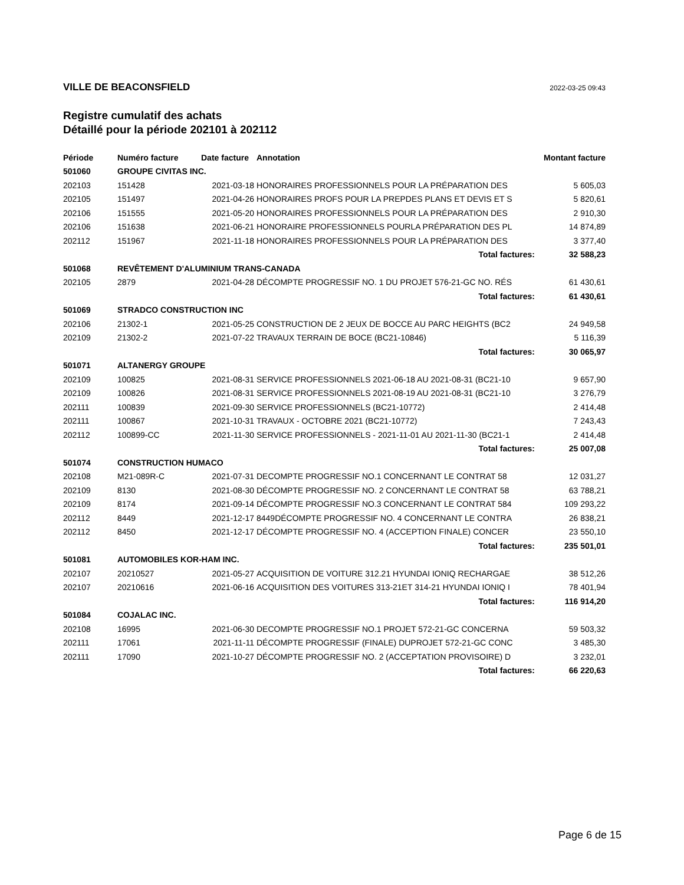VILLE DE BEACONSFIELD 2022-03-25 09:43
Registre cumulatif des achats
Détaillé pour la période 202101 à 202112
| Période | Numéro facture | Date facture | Annotation | Montant facture |
| --- | --- | --- | --- | --- |
| 501060 | GROUPE CIVITAS INC. | | | |
| 202103 | 151428 | 2021-03-18 | HONORAIRES PROFESSIONNELS POUR LA PRÉPARATION DES | 5 605,03 |
| 202105 | 151497 | 2021-04-26 | HONORAIRES PROFS POUR LA PREPDES PLANS ET DEVIS ET S | 5 820,61 |
| 202106 | 151555 | 2021-05-20 | HONORAIRES PROFESSIONNELS POUR LA PRÉPARATION DES | 2 910,30 |
| 202106 | 151638 | 2021-06-21 | HONORAIRE PROFESSIONNELS POURLA PRÉPARATION DES PL | 14 874,89 |
| 202112 | 151967 | 2021-11-18 | HONORAIRES PROFESSIONNELS POUR LA PRÉPARATION DES | 3 377,40 |
| | | | Total factures: | 32 588,23 |
| 501068 | REVÊTEMENT D'ALUMINIUM TRANS-CANADA | | | |
| 202105 | 2879 | 2021-04-28 | DÉCOMPTE PROGRESSIF NO. 1 DU PROJET 576-21-GC NO. RÉS | 61 430,61 |
| | | | Total factures: | 61 430,61 |
| 501069 | STRADCO CONSTRUCTION INC | | | |
| 202106 | 21302-1 | 2021-05-25 | CONSTRUCTION DE 2 JEUX DE BOCCE AU PARC HEIGHTS (BC2 | 24 949,58 |
| 202109 | 21302-2 | 2021-07-22 | TRAVAUX TERRAIN DE BOCE (BC21-10846) | 5 116,39 |
| | | | Total factures: | 30 065,97 |
| 501071 | ALTANERGY GROUPE | | | |
| 202109 | 100825 | 2021-08-31 | SERVICE PROFESSIONNELS 2021-06-18 AU 2021-08-31 (BC21-10 | 9 657,90 |
| 202109 | 100826 | 2021-08-31 | SERVICE PROFESSIONNELS 2021-08-19 AU 2021-08-31 (BC21-10 | 3 276,79 |
| 202111 | 100839 | 2021-09-30 | SERVICE PROFESSIONNELS (BC21-10772) | 2 414,48 |
| 202111 | 100867 | 2021-10-31 | TRAVAUX - OCTOBRE 2021 (BC21-10772) | 7 243,43 |
| 202112 | 100899-CC | 2021-11-30 | SERVICE PROFESSIONNELS - 2021-11-01 AU 2021-11-30 (BC21-1 | 2 414,48 |
| | | | Total factures: | 25 007,08 |
| 501074 | CONSTRUCTION HUMACO | | | |
| 202108 | M21-089R-C | 2021-07-31 | DECOMPTE PROGRESSIF NO.1 CONCERNANT LE CONTRAT 58 | 12 031,27 |
| 202109 | 8130 | 2021-08-30 | DÉCOMPTE PROGRESSIF NO. 2 CONCERNANT LE CONTRAT 58 | 63 788,21 |
| 202109 | 8174 | 2021-09-14 | DÉCOMPTE PROGRESSIF NO.3 CONCERNANT LE CONTRAT 584 | 109 293,22 |
| 202112 | 8449 | 2021-12-17 | 8449DÉCOMPTE PROGRESSIF NO. 4 CONCERNANT LE CONTRA | 26 838,21 |
| 202112 | 8450 | 2021-12-17 | DÉCOMPTE PROGRESSIF NO. 4 (ACCEPTION FINALE) CONCER | 23 550,10 |
| | | | Total factures: | 235 501,01 |
| 501081 | AUTOMOBILES KOR-HAM INC. | | | |
| 202107 | 20210527 | 2021-05-27 | ACQUISITION DE VOITURE 312.21 HYUNDAI IONIQ RECHARGAE | 38 512,26 |
| 202107 | 20210616 | 2021-06-16 | ACQUISITION DES VOITURES 313-21ET 314-21 HYUNDAI IONIQ I | 78 401,94 |
| | | | Total factures: | 116 914,20 |
| 501084 | COJALAC INC. | | | |
| 202108 | 16995 | 2021-06-30 | DECOMPTE PROGRESSIF NO.1 PROJET 572-21-GC CONCERNA | 59 503,32 |
| 202111 | 17061 | 2021-11-11 | DÉCOMPTE PROGRESSIF (FINALE) DUPROJET 572-21-GC CONC | 3 485,30 |
| 202111 | 17090 | 2021-10-27 | DÉCOMPTE PROGRESSIF NO. 2 (ACCEPTATION PROVISOIRE) D | 3 232,01 |
| | | | Total factures: | 66 220,63 |
Page 6 de 15